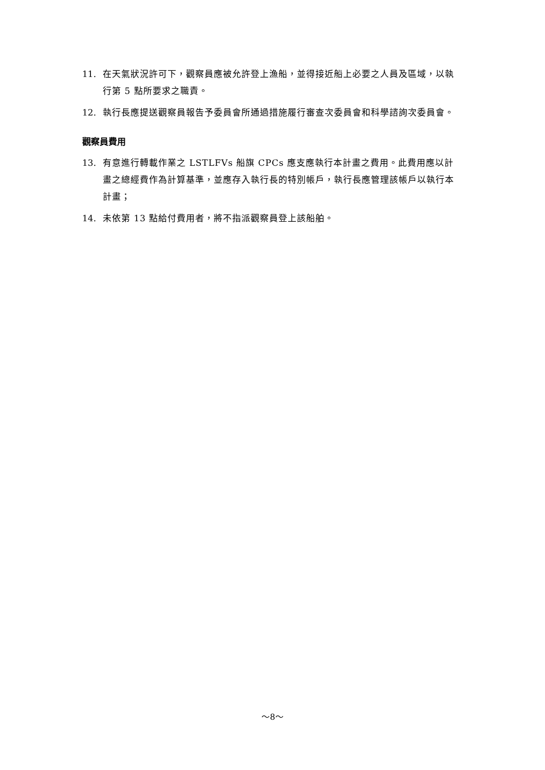11. 在天氣狀況許可下，觀察員應被允許登上漁船，並得接近船上必要之人員及區域，以執行第 5 點所要求之職責。
12. 執行長應提送觀察員報告予委員會所通過措施履行審查次委員會和科學諮詢次委員會。
觀察員費用
13. 有意進行轉載作業之 LSTLFVs 船旗 CPCs 應支應執行本計畫之費用。此費用應以計畫之總經費作為計算基準，並應存入執行長的特別帳戶，執行長應管理該帳戶以執行本計畫；
14. 未依第 13 點給付費用者，將不指派觀察員登上該船舶。
～8～